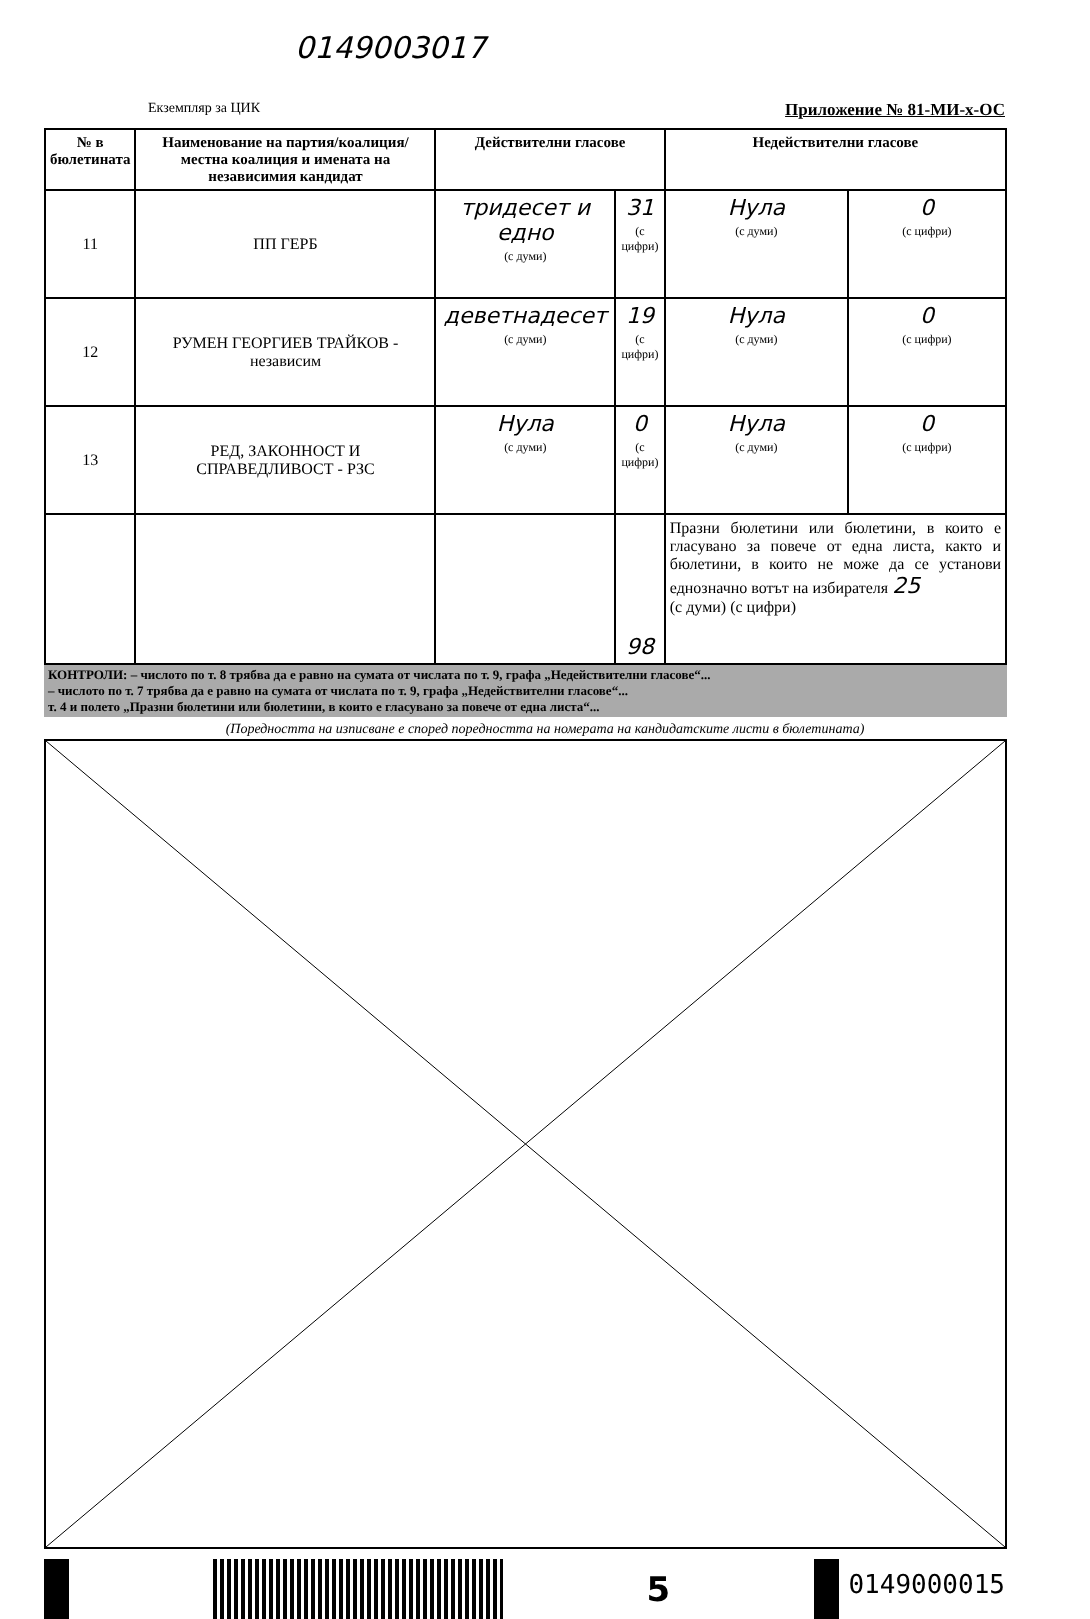0149003017
Екземпляр за ЦИК Приложение № 81-МИ-х-ОС
| № в бюлетината | Наименование на партия/коалиция/местна коалиция и имената на независимия кандидат | Действителни гласове | | Недействителни гласове | |
| --- | --- | --- | --- | --- | --- |
| 11 | ПП ГЕРБ | тридесет и едно (с думи) | 31 (с цифри) | Нула (с думи) | 0 (с цифри) |
| 12 | РУМЕН ГЕОРГИЕВ ТРАЙКОВ - независим | деветнадесет (с думи) | 19 (с цифри) | Нула (с думи) | 0 (с цифри) |
| 13 | РЕД, ЗАКОННОСТ И СПРАВЕДЛИВОСТ - РЗС | Нула (с думи) | 0 (с цифри) | Нула (с думи) | 0 (с цифри) |
| | | | 98 | Празни бюлетини или бюлетини, в които е гласувано за повече от една листа, както и бюлетини, в които не може да се установи еднозначно вотът на избирателя 25 (с думи) (с цифри) | |
КОНТРОЛИ: – числото по т. 8 трябва да е равно на сумата от числата по т. 9, графа „Недействителни гласове“...
– числото по т. 7 трябва да е равно на сумата от числата по т. 9, графа „Недействителни гласове“...
т. 4 и полето „Празни бюлетини или бюлетини, в които е гласувано за повече от една листа“...
(Поредността на изписване е според поредността на номерата на кандидатските листи в бюлетината)
5 0149000015